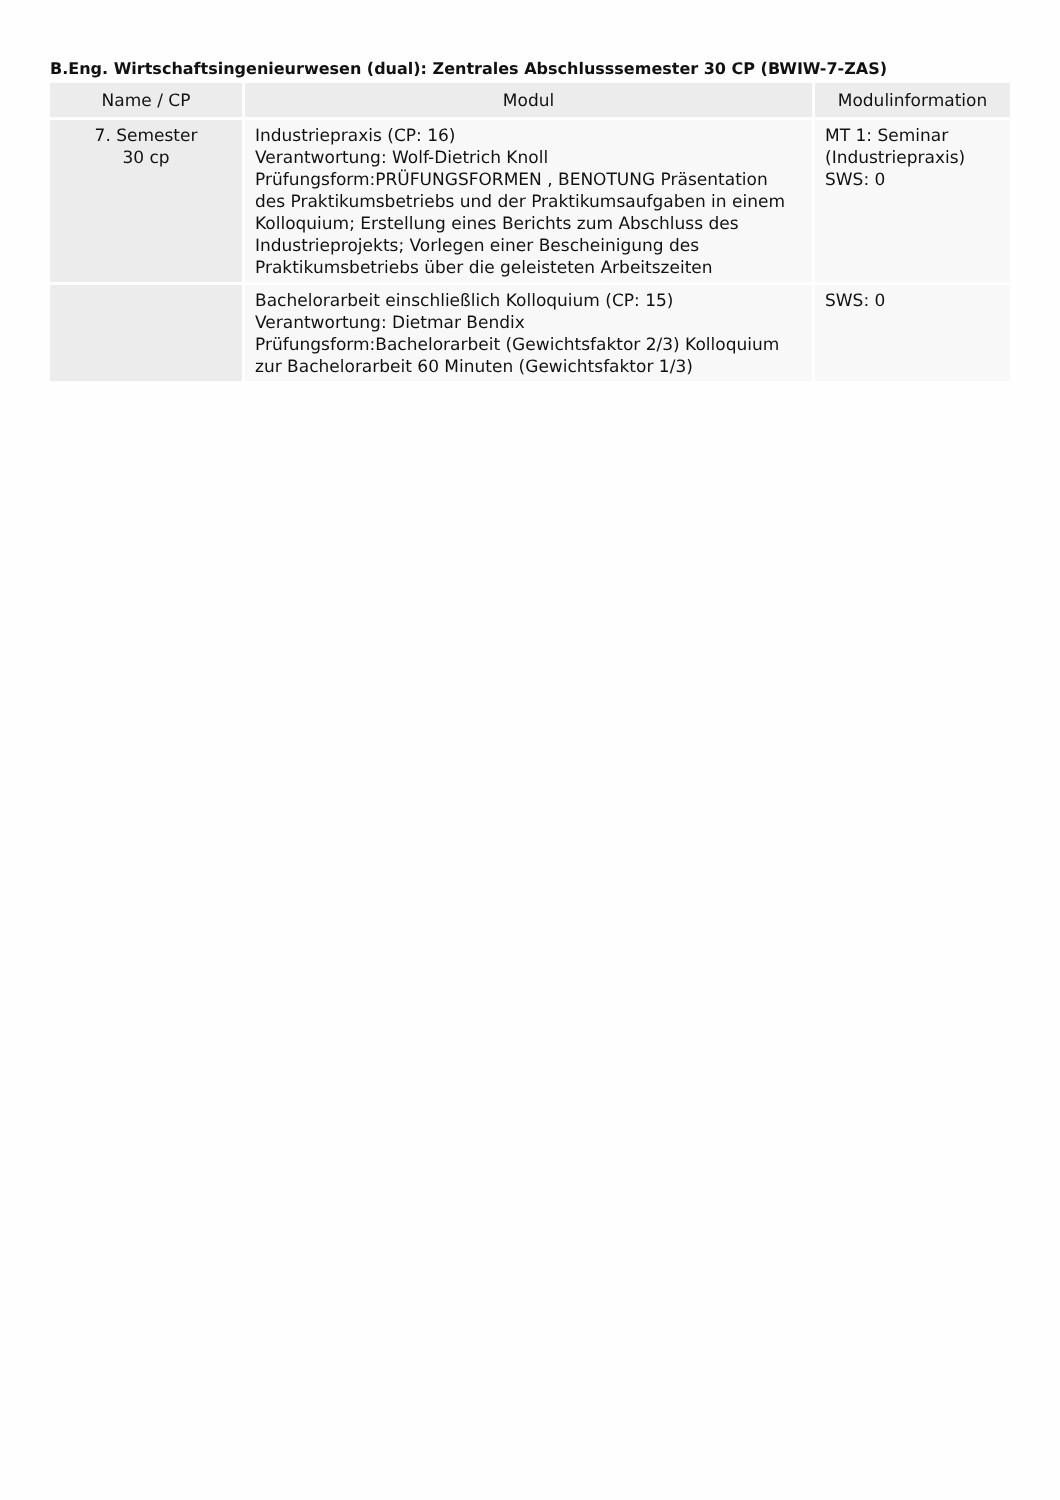B.Eng. Wirtschaftsingenieurwesen (dual): Zentrales Abschlusssemester 30 CP (BWIW-7-ZAS)
| Name / CP | Modul | Modulinformation |
| --- | --- | --- |
| 7. Semester 30 cp | Industriepraxis (CP: 16) Verantwortung: Wolf-Dietrich Knoll Prüfungsform:PRÜFUNGSFORMEN , BENOTUNG Präsentation des Praktikumsbetriebs und der Praktikumsaufgaben in einem Kolloquium; Erstellung eines Berichts zum Abschluss des Industrieprojekts; Vorlegen einer Bescheinigung des Praktikumsbetriebs über die geleisteten Arbeitszeiten | MT 1: Seminar (Industriepraxis) SWS: 0 |
| | Bachelorarbeit einschließlich Kolloquium (CP: 15) Verantwortung: Dietmar Bendix Prüfungsform:Bachelorarbeit (Gewichtsfaktor 2/3) Kolloquium zur Bachelorarbeit 60 Minuten (Gewichtsfaktor 1/3) | SWS: 0 |